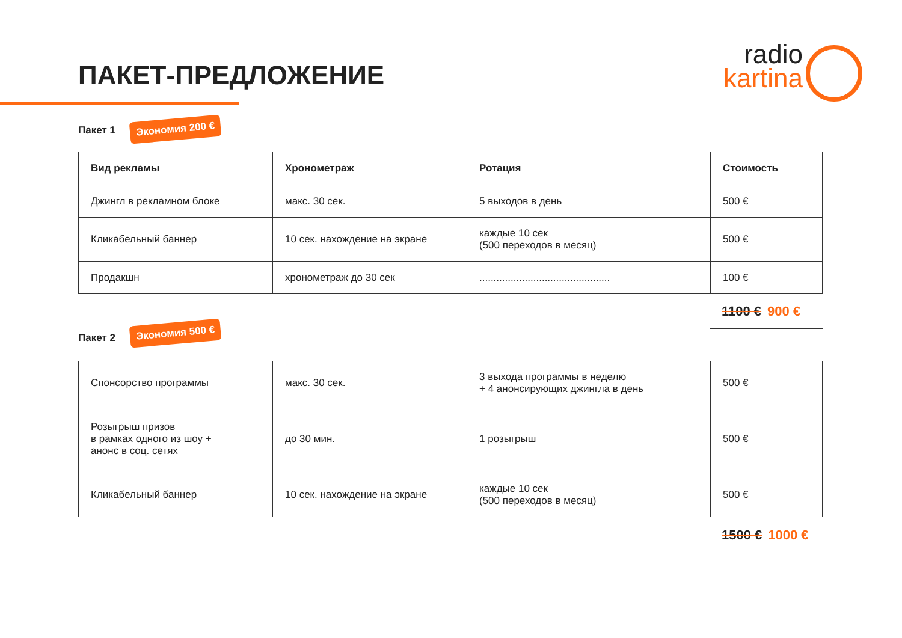ПАКЕТ-ПРЕДЛОЖЕНИЕ
radio
kartina
Пакет 1 Экономия 200 €
| Вид рекламы | Хронометраж | Ротация | Стоимость |
| --- | --- | --- | --- |
| Джингл в рекламном блоке | макс. 30 сек. | 5 выходов в день | 500 € |
| Кликабельный баннер | 10 сек. нахождение на экране | каждые 10 сек (500 переходов в месяц) | 500 € |
| Продакшн | хронометраж до 30 сек | .............................................. | 100 € |
1100 € 900 €
Пакет 2
Экономия 500 €
| Спонсорство программы | макс. 30 сек. | 3 выхода программы в неделю + 4 анонсирующих джингла в день | 500 € |
| Розыгрыш призов в рамках одного из шоу + анонс в соц. сетях | до 30 мин. | 1 розыгрыш | 500 € |
| Кликабельный баннер | 10 сек. нахождение на экране | каждые 10 сек (500 переходов в месяц) | 500 € |
1500 € 1000 €